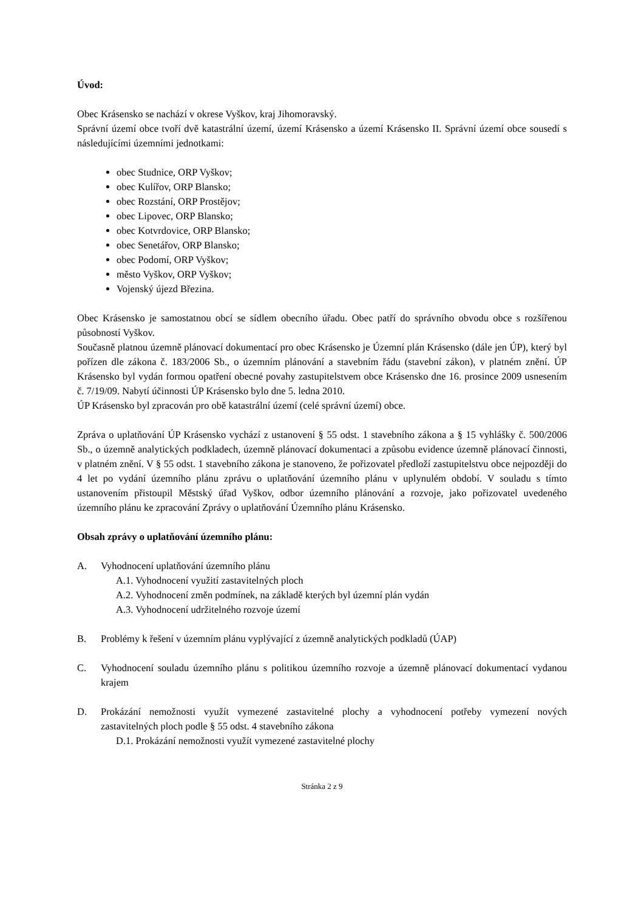Úvod:
Obec Krásensko se nachází v okrese Vyškov, kraj Jihomoravský.
Správní území obce tvoří dvě katastrální území, území Krásensko a území Krásensko II. Správní území obce sousedí s následujícími územními jednotkami:
obec Studnice, ORP Vyškov;
obec Kulířov, ORP Blansko;
obec Rozstání, ORP Prostějov;
obec Lipovec, ORP Blansko;
obec Kotvrdovice, ORP Blansko;
obec Senetářov, ORP Blansko;
obec Podomí, ORP Vyškov;
město Vyškov, ORP Vyškov;
Vojenský újezd Březina.
Obec Krásensko je samostatnou obcí se sídlem obecního úřadu. Obec patří do správního obvodu obce s rozšířenou působností Vyškov.
Současně platnou územně plánovací dokumentací pro obec Krásensko je Územní plán Krásensko (dále jen ÚP), který byl pořízen dle zákona č. 183/2006 Sb., o územním plánování a stavebním řádu (stavební zákon), v platném znění. ÚP Krásensko byl vydán formou opatření obecné povahy zastupitelstvem obce Krásensko dne 16. prosince 2009 usnesením č. 7/19/09. Nabytí účinnosti ÚP Krásensko bylo dne 5. ledna 2010.
ÚP Krásensko byl zpracován pro obě katastrální území (celé správní území) obce.
Zpráva o uplatňování ÚP Krásensko vychází z ustanovení § 55 odst. 1 stavebního zákona a § 15 vyhlášky č. 500/2006 Sb., o územně analytických podkladech, územně plánovací dokumentaci a způsobu evidence územně plánovací činnosti, v platném znění. V § 55 odst. 1 stavebního zákona je stanoveno, že pořizovatel předloží zastupitelstvu obce nejpozději do 4 let po vydání územního plánu zprávu o uplatňování územního plánu v uplynulém období. V souladu s tímto ustanovením přistoupil Městský úřad Vyškov, odbor územního plánování a rozvoje, jako pořizovatel uvedeného územního plánu ke zpracování Zprávy o uplatňování Územního plánu Krásensko.
Obsah zprávy o uplatňování územního plánu:
A. Vyhodnocení uplatňování územního plánu
A.1. Vyhodnocení využití zastavitelných ploch
A.2. Vyhodnocení změn podmínek, na základě kterých byl územní plán vydán
A.3. Vyhodnocení udržitelného rozvoje území
B. Problémy k řešení v územním plánu vyplývající z územně analytických podkladů (ÚAP)
C. Vyhodnocení souladu územního plánu s politikou územního rozvoje a územně plánovací dokumentací vydanou krajem
D. Prokázání nemožnosti využít vymezené zastavitelné plochy a vyhodnocení potřeby vymezení nových zastavitelných ploch podle § 55 odst. 4 stavebního zákona
D.1. Prokázání nemožnosti využít vymezené zastavitelné plochy
Stránka 2 z 9